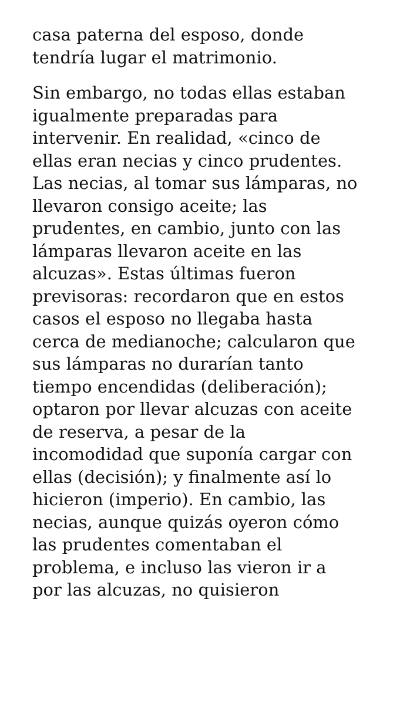casa paterna del esposo, donde
tendría lugar el matrimonio.
Sin embargo, no todas ellas estaban
igualmente preparadas para
intervenir. En realidad, «cinco de
ellas eran necias y cinco prudentes.
Las necias, al tomar sus lámparas, no
llevaron consigo aceite; las
prudentes, en cambio, junto con las
lámparas llevaron aceite en las
alcuzas». Estas últimas fueron
previsoras: recordaron que en estos
casos el esposo no llegaba hasta
cerca de medianoche; calcularon que
sus lámparas no durarían tanto
tiempo encendidas (deliberación);
optaron por llevar alcuzas con aceite
de reserva, a pesar de la
incomodidad que suponía cargar con
ellas (decisión); y finalmente así lo
hicieron (imperio). En cambio, las
necias, aunque quizás oyeron cómo
las prudentes comentaban el
problema, e incluso las vieron ir a
por las alcuzas, no quisieron